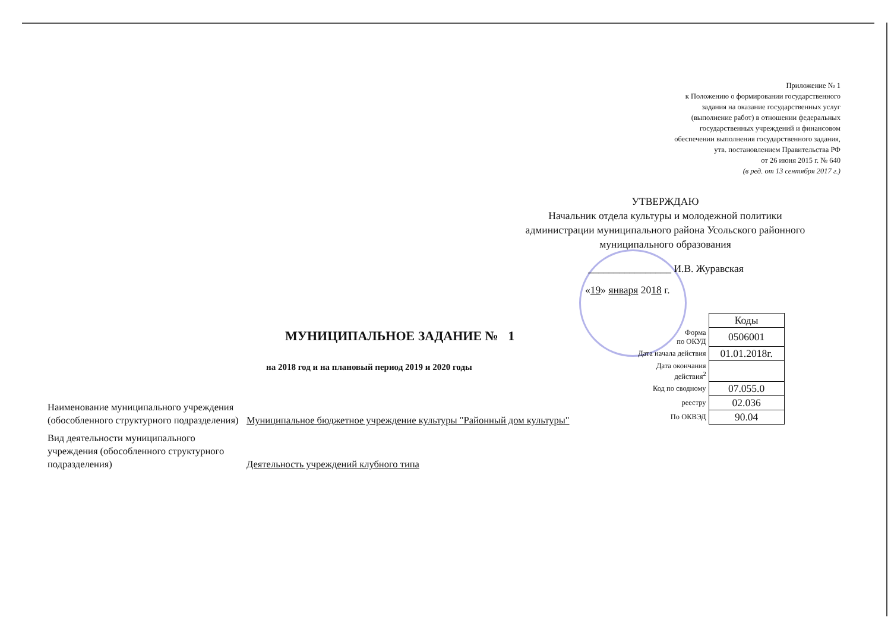Приложение № 1
к Положению о формировании государственного
задания на оказание государственных услуг
(выполнение работ) в отношении федеральных
государственных учреждений и финансовом
обеспечении выполнения государственного задания,
утв. постановлением Правительства РФ
от 26 июня 2015 г. № 640
(в ред. от 13 сентября 2017 г.)
УТВЕРЖДАЮ
Начальник отдела культуры и молодежной политики администрации муниципального района Усольского районного муниципального образования
________________ И.В. Журавская
«19» января 2018 г.
МУНИЦИПАЛЬНОЕ ЗАДАНИЕ № 1
на 2018 год и на плановый период 2019 и 2020 годы
| | Коды |
| Форма по ОКУД | 0506001 |
| Дата начала действия | 01.01.2018г. |
| Дата окончания действия<sup>2</sup> | |
| Код по сводному | 07.055.0 |
| реестру | 02.036 |
| По ОКВЭД | 90.04 |
| Наименование муниципального учреждения (обособленного структурного подразделения) | Муниципальное бюджетное учреждение культуры "Районный дом культуры" |
| Вид деятельности муниципального учреждения (обособленного структурного подразделения) | Деятельность учреждений клубного типа |